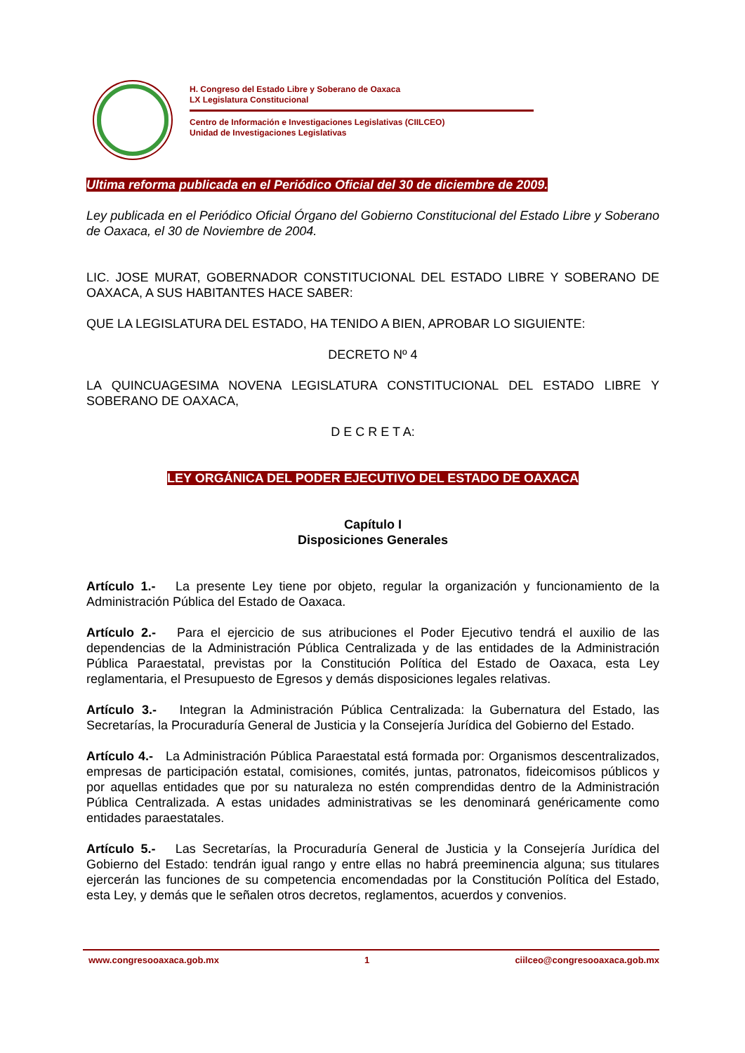H. Congreso del Estado Libre y Soberano de Oaxaca
LX Legislatura Constitucional
Centro de Información e Investigaciones Legislativas (CIILCEO)
Unidad de Investigaciones Legislativas
Ultima reforma publicada en el Periódico Oficial del 30 de diciembre de 2009.
Ley publicada en el Periódico Oficial Órgano del Gobierno Constitucional del Estado Libre y Soberano de Oaxaca, el 30 de Noviembre de 2004.
LIC. JOSE MURAT, GOBERNADOR CONSTITUCIONAL DEL ESTADO LIBRE Y SOBERANO DE OAXACA, A SUS HABITANTES HACE SABER:
QUE LA LEGISLATURA DEL ESTADO, HA TENIDO A BIEN, APROBAR LO SIGUIENTE:
DECRETO Nº 4
LA QUINCUAGESIMA NOVENA LEGISLATURA CONSTITUCIONAL DEL ESTADO LIBRE Y SOBERANO DE OAXACA,
D E C R E T A:
LEY ORGÁNICA DEL PODER EJECUTIVO DEL ESTADO DE OAXACA
Capítulo I
Disposiciones Generales
Artículo 1.- La presente Ley tiene por objeto, regular la organización y funcionamiento de la Administración Pública del Estado de Oaxaca.
Artículo 2.- Para el ejercicio de sus atribuciones el Poder Ejecutivo tendrá el auxilio de las dependencias de la Administración Pública Centralizada y de las entidades de la Administración Pública Paraestatal, previstas por la Constitución Política del Estado de Oaxaca, esta Ley reglamentaria, el Presupuesto de Egresos y demás disposiciones legales relativas.
Artículo 3.- Integran la Administración Pública Centralizada: la Gubernatura del Estado, las Secretarías, la Procuraduría General de Justicia y la Consejería Jurídica del Gobierno del Estado.
Artículo 4.- La Administración Pública Paraestatal está formada por: Organismos descentralizados, empresas de participación estatal, comisiones, comités, juntas, patronatos, fideicomisos públicos y por aquellas entidades que por su naturaleza no estén comprendidas dentro de la Administración Pública Centralizada. A estas unidades administrativas se les denominará genéricamente como entidades paraestatales.
Artículo 5.- Las Secretarías, la Procuraduría General de Justicia y la Consejería Jurídica del Gobierno del Estado: tendrán igual rango y entre ellas no habrá preeminencia alguna; sus titulares ejercerán las funciones de su competencia encomendadas por la Constitución Política del Estado, esta Ley, y demás que le señalen otros decretos, reglamentos, acuerdos y convenios.
www.congresooaxaca.gob.mx 1 ciilceo@congresooaxaca.gob.mx